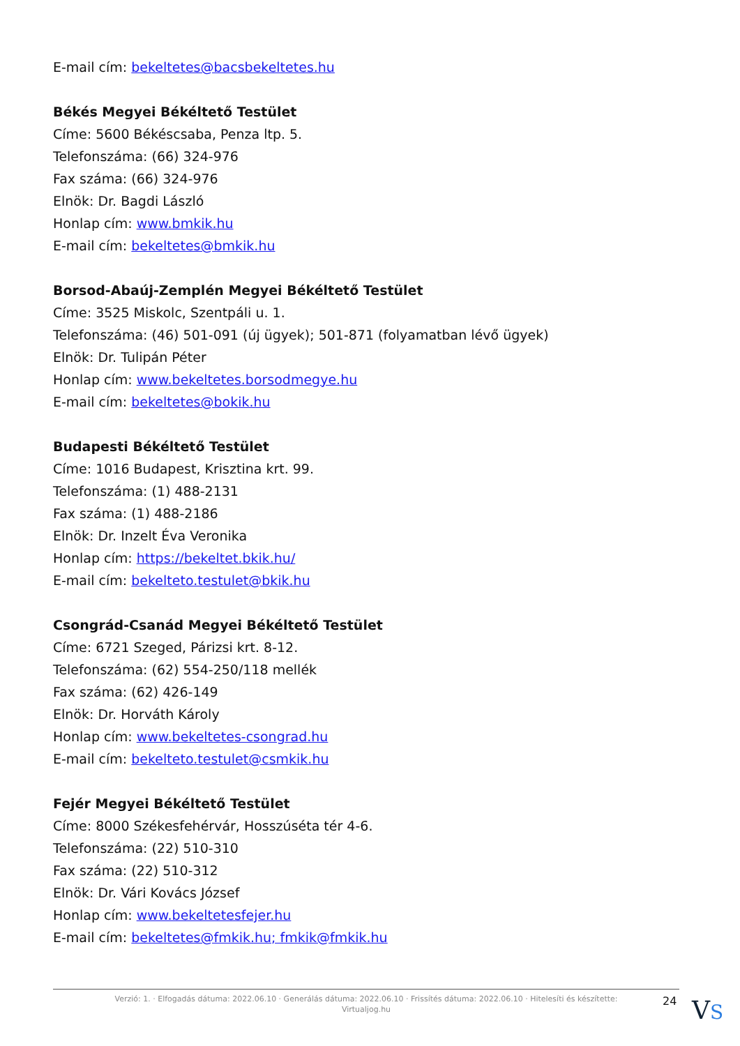E-mail cím: bekeltetes@bacsbekeltetes.hu
Békés Megyei Békéltető Testület
Címe: 5600 Békéscsaba, Penza ltp. 5.
Telefonszáma: (66) 324-976
Fax száma: (66) 324-976
Elnök: Dr. Bagdi László
Honlap cím: www.bmkik.hu
E-mail cím: bekeltetes@bmkik.hu
Borsod-Abaúj-Zemplén Megyei Békéltető Testület
Címe: 3525 Miskolc, Szentpáli u. 1.
Telefonszáma: (46) 501-091 (új ügyek); 501-871 (folyamatban lévő ügyek)
Elnök: Dr. Tulipán Péter
Honlap cím: www.bekeltetes.borsodmegye.hu
E-mail cím: bekeltetes@bokik.hu
Budapesti Békéltető Testület
Címe: 1016 Budapest, Krisztina krt. 99.
Telefonszáma: (1) 488-2131
Fax száma: (1) 488-2186
Elnök: Dr. Inzelt Éva Veronika
Honlap cím: https://bekeltet.bkik.hu/
E-mail cím: bekelteto.testulet@bkik.hu
Csongrád-Csanád Megyei Békéltető Testület
Címe: 6721 Szeged, Párizsi krt. 8-12.
Telefonszáma: (62) 554-250/118 mellék
Fax száma: (62) 426-149
Elnök: Dr. Horváth Károly
Honlap cím: www.bekeltetes-csongrad.hu
E-mail cím: bekelteto.testulet@csmkik.hu
Fejér Megyei Békéltető Testület
Címe: 8000 Székesfehérvár, Hosszúséta tér 4-6.
Telefonszáma: (22) 510-310
Fax száma: (22) 510-312
Elnök: Dr. Vári Kovács József
Honlap cím: www.bekeltetesfejer.hu
E-mail cím: bekeltetes@fmkik.hu; fmkik@fmkik.hu
Verzió: 1. · Elfogadás dátuma: 2022.06.10 · Generálás dátuma: 2022.06.10 · Frissítés dátuma: 2022.06.10 · Hitelesíti és készítette:
Virtualjog.hu
24 VS